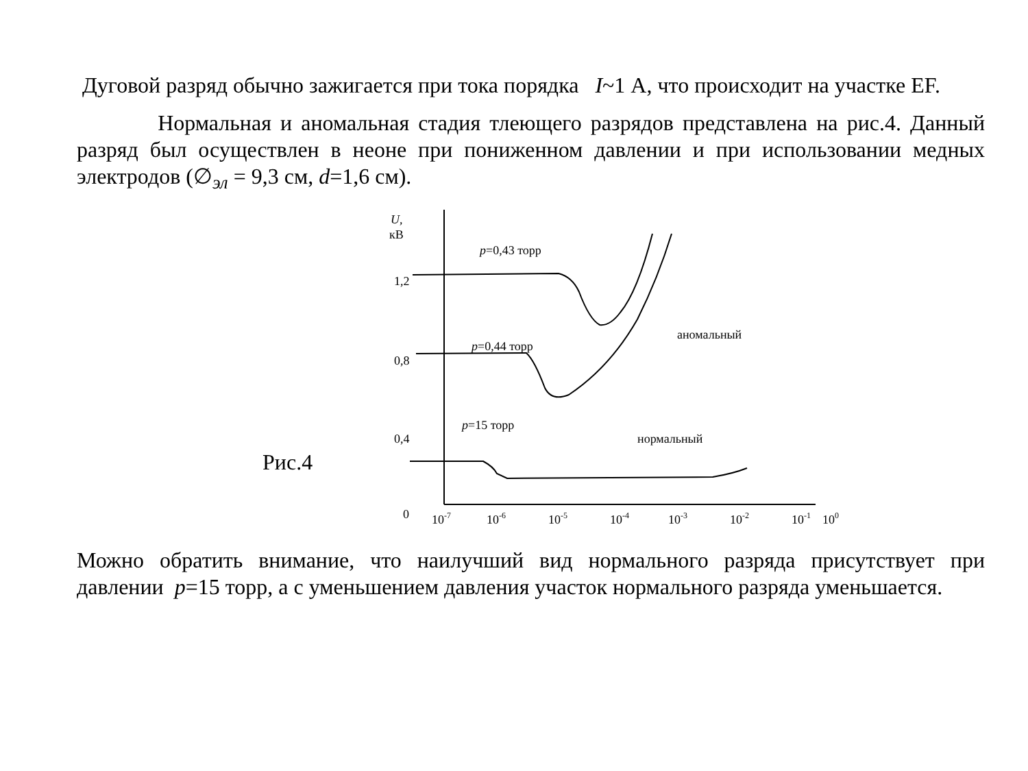Дуговой разряд обычно зажигается при тока порядка I~1 А, что происходит на участке EF.
Нормальная и аномальная стадия тлеющего разрядов представлена на рис.4. Данный разряд был осуществлен в неоне при пониженном давлении и при использовании медных электродов (∅<sub>эл</sub> = 9,3 см, d=1,6 см).
Рис.4
U,
кВ
1,2
0,8
0,4
0
p=0,43 торр
p=0,44 торр
p=15 торр
аномальный
нормальный
10-7
10-6
10-5
10-4
10-3
10-2
10-1
100
Можно обратить внимание, что наилучший вид нормального разряда присутствует при давлении p=15 торр, а с уменьшением давления участок нормального разряда уменьшается.